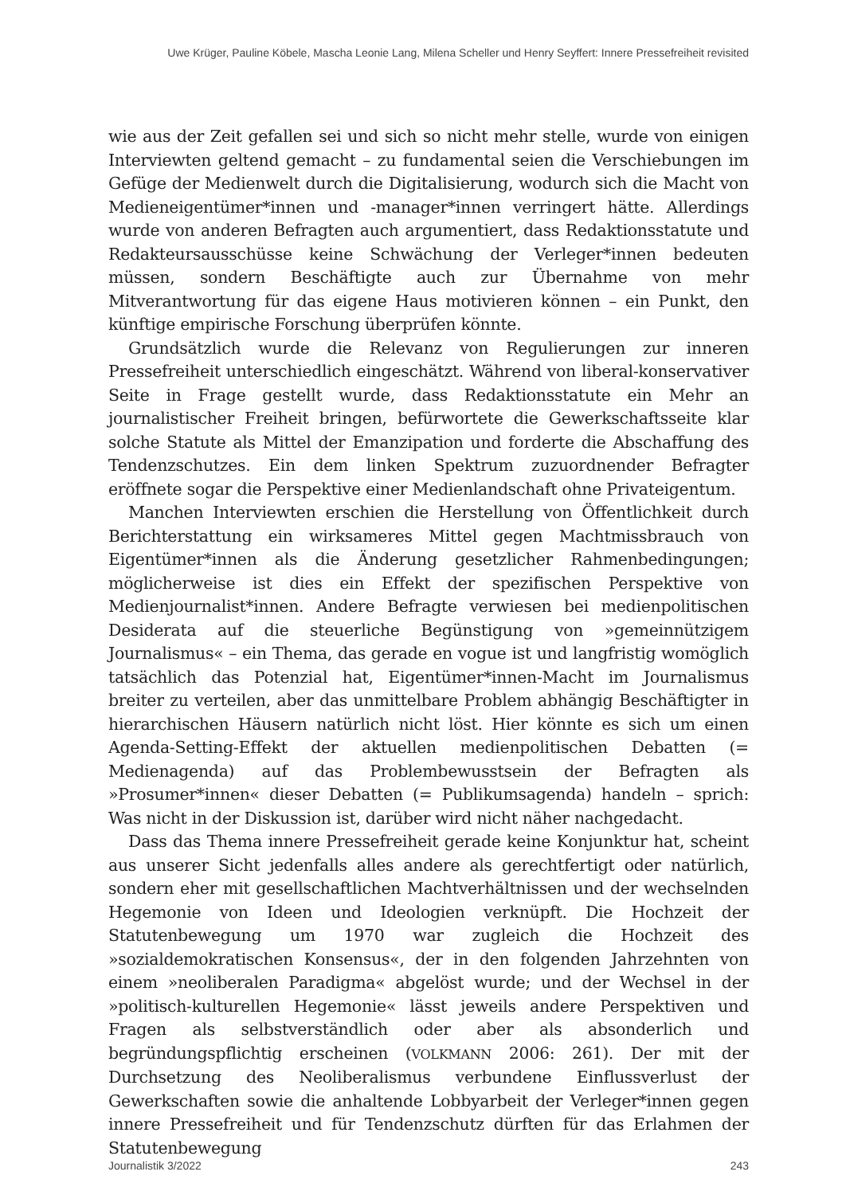Uwe Krüger, Pauline Köbele, Mascha Leonie Lang, Milena Scheller und Henry Seyffert: Innere Pressefreiheit revisited
wie aus der Zeit gefallen sei und sich so nicht mehr stelle, wurde von einigen Interviewten geltend gemacht – zu fundamental seien die Verschiebungen im Gefüge der Medienwelt durch die Digitalisierung, wodurch sich die Macht von Medieneigentümer*innen und -manager*innen verringert hätte. Allerdings wurde von anderen Befragten auch argumentiert, dass Redaktionsstatute und Redakteursausschüsse keine Schwächung der Verleger*innen bedeuten müssen, sondern Beschäftigte auch zur Übernahme von mehr Mitverantwortung für das eigene Haus motivieren können – ein Punkt, den künftige empirische Forschung überprüfen könnte.
Grundsätzlich wurde die Relevanz von Regulierungen zur inneren Pressefreiheit unterschiedlich eingeschätzt. Während von liberal-konservativer Seite in Frage gestellt wurde, dass Redaktionsstatute ein Mehr an journalistischer Freiheit bringen, befürwortete die Gewerkschaftsseite klar solche Statute als Mittel der Emanzipation und forderte die Abschaffung des Tendenzschutzes. Ein dem linken Spektrum zuzuordnender Befragter eröffnete sogar die Perspektive einer Medienlandschaft ohne Privateigentum.
Manchen Interviewten erschien die Herstellung von Öffentlichkeit durch Berichterstattung ein wirksameres Mittel gegen Machtmissbrauch von Eigentümer*innen als die Änderung gesetzlicher Rahmenbedingungen; möglicherweise ist dies ein Effekt der spezifischen Perspektive von Medienjournalist*innen. Andere Befragte verwiesen bei medienpolitischen Desiderata auf die steuerliche Begünstigung von »gemeinnützigem Journalismus« – ein Thema, das gerade en vogue ist und langfristig womöglich tatsächlich das Potenzial hat, Eigentümer*innen-Macht im Journalismus breiter zu verteilen, aber das unmittelbare Problem abhängig Beschäftigter in hierarchischen Häusern natürlich nicht löst. Hier könnte es sich um einen Agenda-Setting-Effekt der aktuellen medienpolitischen Debatten (= Medienagenda) auf das Problembewusstsein der Befragten als »Prosumer*innen« dieser Debatten (= Publikumsagenda) handeln – sprich: Was nicht in der Diskussion ist, darüber wird nicht näher nachgedacht.
Dass das Thema innere Pressefreiheit gerade keine Konjunktur hat, scheint aus unserer Sicht jedenfalls alles andere als gerechtfertigt oder natürlich, sondern eher mit gesellschaftlichen Machtverhältnissen und der wechselnden Hegemonie von Ideen und Ideologien verknüpft. Die Hochzeit der Statutenbewegung um 1970 war zugleich die Hochzeit des »sozialdemokratischen Konsensus«, der in den folgenden Jahrzehnten von einem »neoliberalen Paradigma« abgelöst wurde; und der Wechsel in der »politisch-kulturellen Hegemonie« lässt jeweils andere Perspektiven und Fragen als selbstverständlich oder aber als absonderlich und begründungspflichtig erscheinen (VOLKMANN 2006: 261). Der mit der Durchsetzung des Neoliberalismus verbundene Einflussverlust der Gewerkschaften sowie die anhaltende Lobbyarbeit der Verleger*innen gegen innere Pressefreiheit und für Tendenzschutz dürften für das Erlahmen der Statutenbewegung
Journalistik 3/2022 243